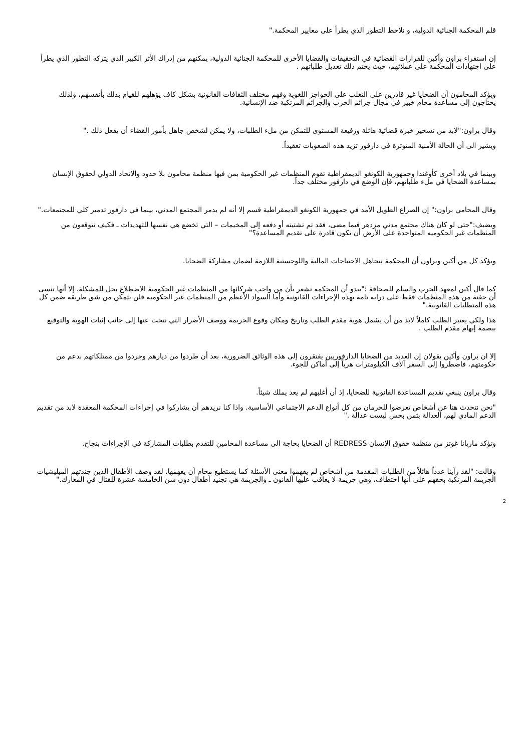قلم المحكمة الجنائية الدولية، و نلاحظ التطور الذي يطرأ على معايير المحكمة."
إن استقراء براون وأكين للقرارات القضائية في التحقيقات والقضايا الأخرى للمحكمة الجنائية الدولية، يمكنهم من إدراك الأثر الكبير الذي يتركه التطور الذي يطرأ على اجتهادات المحكمة على عملائهم، حيث يحتم ذلك تعديل طلباتهم .
ويؤكد المحامون أن الضحايا غير قادرين على التغلب على الحواجز اللغوية وفهم مختلف الثقافات القانونية بشكل كاف يؤهلهم للقيام بذلك بأنفسهم، ولذلك يحتاجون إلى مساعدة محام خبير في مجال جرائم الحرب والجرائم المرتكبة ضد الإنسانية.
وقال براون:"لابد من تسخير خبرة قضائية هائلة ورفيعة المستوى للتمكن من ملء الطلبات، ولا يمكن لشخص جاهل بأمور القضاء أن يفعل ذلك ."
ويشير الى أن الحالة الأمنية المتوترة في دارفور تزيد هذه الصعوبات تعقيداً.
وبينما في بلاد أخرى كأوغندا وجمهورية الكونغو الديمقراطية تقوم المنظمات غير الحكومية بمن فيها منظمة محامون بلا حدود والاتحاد الدولي لحقوق الإنسان بمساعدة الضحايا في ملء طلباتهم، فإن الوضع في دارفور مختلف جداً.
وقال المحامي براون:" إن الصراع الطويل الأمد في جمهورية الكونغو الديمقراطية قسم إلا أنه لم يدمر المجتمع المدني، بينما في دارفور تدمير كلي للمجتمعات."
ويضيف:"حتى لو كان هناك مجتمع مدني مزدهر فيما مضى، فقد تم تشتيته أو دفعه إلى المخيمات – التي تخضع هي نفسها للتهديدات ـ فكيف تتوقعون من المنظمات غير الحكوميه المتواجدة على الأرض أن تكون قادرة على تقديم المساعدة؟"
ويؤكد كل من أكين وبراون أن المحكمة تتجاهل الاحتياجات المالية واللوجستية اللازمة لضمان مشاركة الضحايا.
كما قال أكين لمعهد الحرب والسلم للصحافة :"يبدو أن المحكمه تشعر بأن من واجب شركائها من المنظمات غير الحكومية الاضطلاع بحل للمشكلة، إلا أنها تنسى أن حفنة من هذه المنظمات فقط على درايه تامة بهذه الإجراءات القانونية وأما السواد الأعظم من المنظمات غير الحكوميه فلن يتمكن من شق طريقه ضمن كل هذه المتطلبات القانونية."
هذا ولكي يعتبر الطلب كاملاً لابد من أن يشمل هوية مقدم الطلب وتاريخ ومكان وقوع الجريمة ووصف الأضرار التي نتجت عنها إلى جانب إثبات الهوية والتوقيع ببصمة إبهام مقدم الطلب .
إلا ان براون وأكين يقولان إن العديد من الضحايا الدارفوريين يفتقرون إلى هذه الوثائق الضرورية، بعد أن طردوا من ديارهم وجردوا من ممتلكاتهم بدعم من حكومتهم، فاضطروا إلى السفر آلاف الكيلومترات هرباً إلى أماكن للجوء.
وقال براون ينبغي تقديم المساعدة القانونية للضحايا، إذ أن أغلبهم لم يعد يملك شيئاً.
"نحن نتحدث هنا عن أشخاص تعرضوا للحرمان من كل أنواع الدعم الاجتماعي الأساسية. واذا كنا نريدهم أن يشاركوا في إجراءات المحكمة المعقدة لابد من تقديم الدعم المادي لهم، العدالة بثمن بخس ليست عدالة ."
وتؤكد ماريانا غوتز من منظمة حقوق الإنسان REDRESS أن الضحايا بحاجة الى مساعدة المحامين للتقدم بطلبات المشاركة في الإجراءات بنجاح.
وقالت: "لقد رأينا عدداً هائلاً من الطلبات المقدمة من أشخاص لم يفهموا معنى الأسئلة كما يستطيع محام أن يفهمها. لقد وصف الأطفال الذين جندتهم الميليشيات الجريمة المرتكبة بحقهم على أنها اختطاف، وهي جريمة لا يعاقب عليها القانون ـ والجريمة هي تجنيد أطفال دون سن الخامسة عشرة للقتال في المعارك."
2